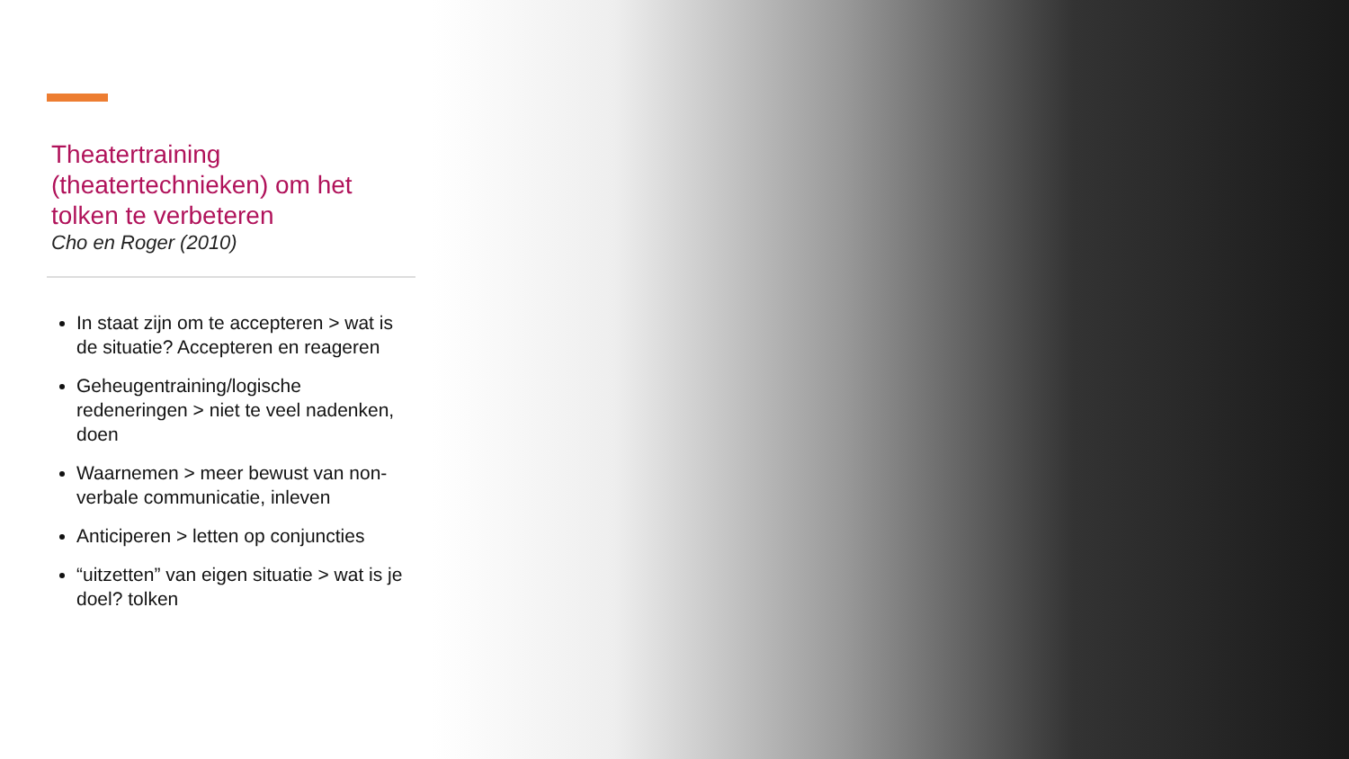Theatertraining (theatertechnieken) om het tolken te verbeteren
Cho en Roger (2010)
In staat zijn om te accepteren > wat is de situatie? Accepteren en reageren
Geheugentraining/logische redeneringen > niet te veel nadenken, doen
Waarnemen > meer bewust van non-verbale communicatie, inleven
Anticiperen > letten op conjuncties
“uitzetten” van eigen situatie > wat is je doel? tolken